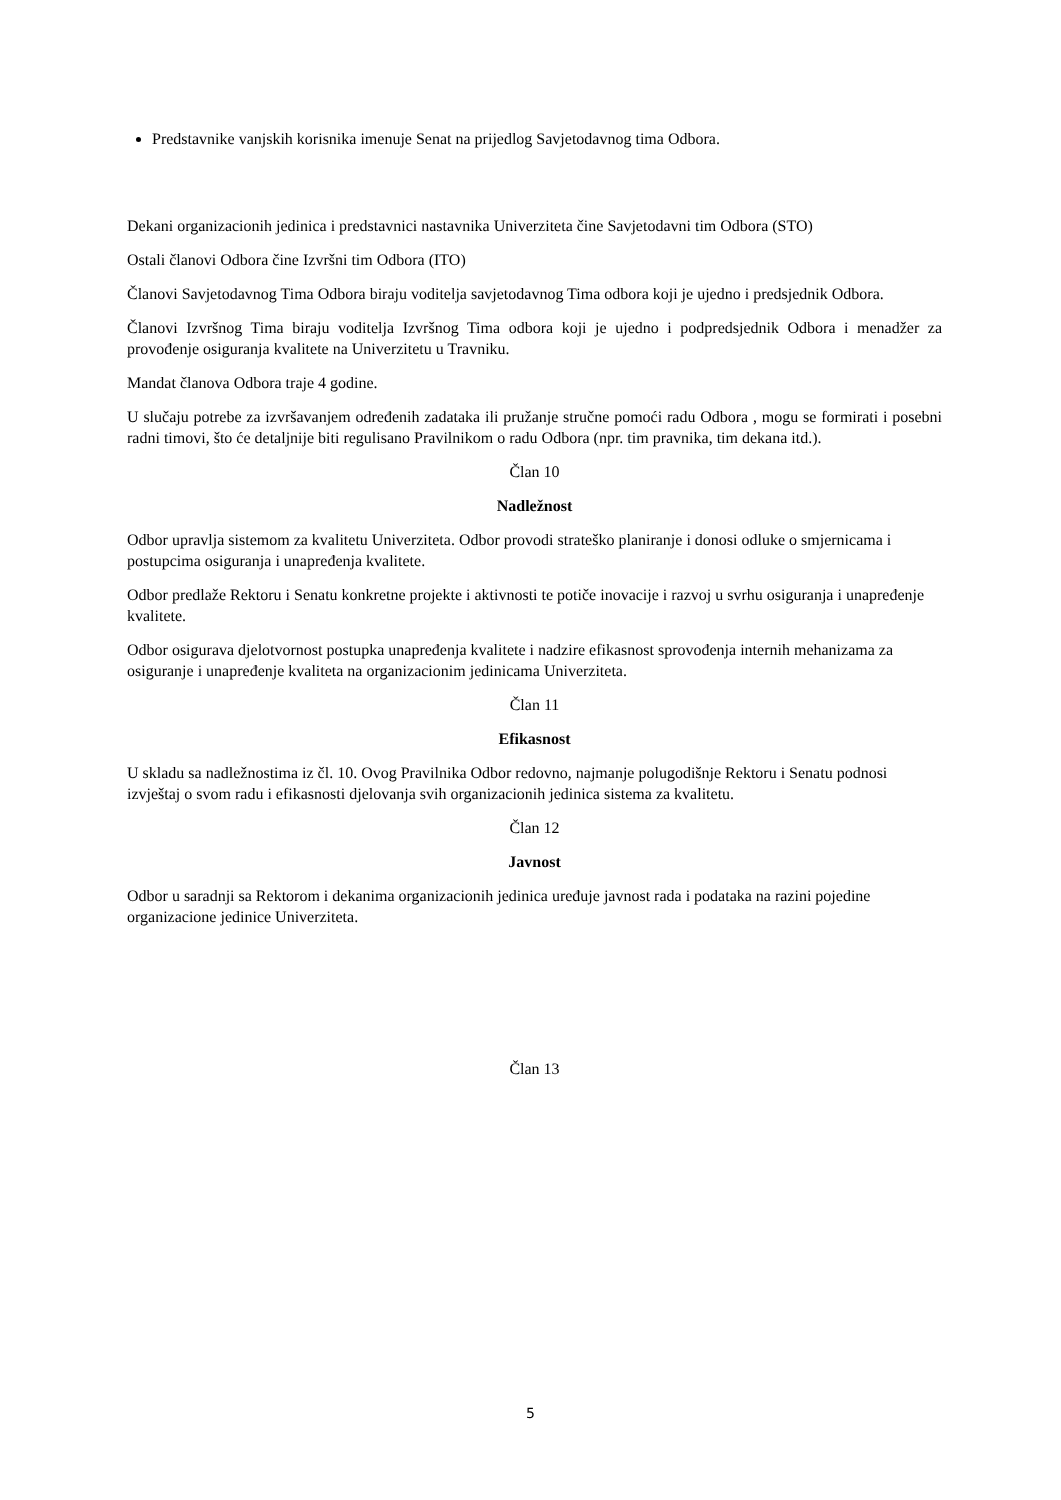Predstavnike vanjskih korisnika imenuje Senat na prijedlog Savjetodavnog tima Odbora.
Dekani organizacionih jedinica i predstavnici nastavnika Univerziteta čine Savjetodavni tim Odbora (STO)
Ostali članovi Odbora čine Izvršni tim Odbora (ITO)
Članovi Savjetodavnog Tima Odbora biraju voditelja savjetodavnog Tima odbora koji je ujedno i predsjednik Odbora.
Članovi Izvršnog Tima biraju voditelja Izvršnog Tima odbora koji je ujedno i podpredsjednik Odbora i menadžer za provođenje osiguranja kvalitete na Univerzitetu u Travniku.
Mandat članova Odbora traje 4 godine.
U slučaju potrebe za izvršavanjem određenih zadataka ili pružanje stručne pomoći radu Odbora , mogu se formirati i posebni radni timovi, što će detaljnije biti regulisano Pravilnikom o radu Odbora (npr. tim pravnika, tim dekana itd.).
Član 10
Nadležnost
Odbor upravlja sistemom za kvalitetu Univerziteta. Odbor provodi strateško planiranje i donosi odluke o smjernicama i postupcima osiguranja i unapređenja kvalitete.
Odbor predlaže Rektoru i Senatu konkretne projekte i aktivnosti te potiče inovacije i razvoj u svrhu osiguranja i unapređenje kvalitete.
Odbor osigurava djelotvornost postupka unapređenja kvalitete i nadzire efikasnost sprovođenja internih mehanizama za osiguranje i unapređenje kvaliteta na organizacionim jedinicama Univerziteta.
Član 11
Efikasnost
U skladu sa nadležnostima iz čl. 10. Ovog Pravilnika Odbor redovno, najmanje polugodišnje Rektoru i Senatu podnosi izvještaj o svom radu i efikasnosti djelovanja svih organizacionih jedinica sistema za kvalitetu.
Član 12
Javnost
Odbor u saradnji sa Rektorom i dekanima organizacionih jedinica uređuje javnost rada i podataka na razini pojedine organizacione jedinice Univerziteta.
Član 13
5